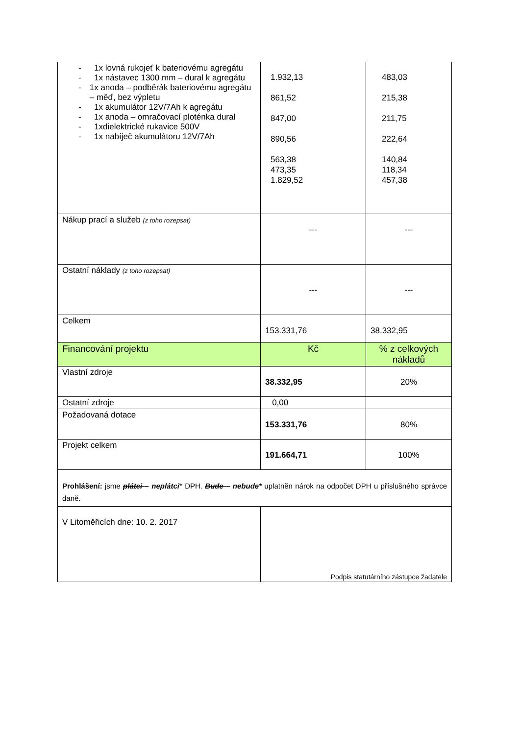| - 1x lovná rukojeť k bateriovému agregátu - 1x nástavec 1300 mm – dural k agregátu - 1x anoda – podběrák bateriovému agregátu – měď, bez výpletu - 1x akumulátor 12V/7Ah k agregátu - 1x anoda – omračovací ploténka dural - 1xdielektrické rukavice 500V - 1x nabíječ akumulátoru 12V/7Ah | 1.932,13 861,52 847,00 890,56 563,38 473,35 1.829,52 | 483,03 215,38 211,75 222,64 140,84 118,34 457,38 |
| Nákup prací a služeb (z toho rozepsat) | --- | --- |
| Ostatní náklady (z toho rozepsat) | --- | --- |
| Celkem | 153.331,76 | 38.332,95 |
| Financování projektu | Kč | % z celkových nákladů |
| Vlastní zdroje | 38.332,95 | 20% |
| Ostatní zdroje | 0,00 | |
| Požadovaná dotace | 153.331,76 | 80% |
| Projekt celkem | 191.664,71 | 100% |
| Prohlášení: jsme plátci – neplátci * DPH. Bude – nebude* uplatněn nárok na odpočet DPH u příslušného správce daně. | | |
| V Litoměřicích dne: 10. 2. 2017 | Podpis statutárního zástupce žadatele | |